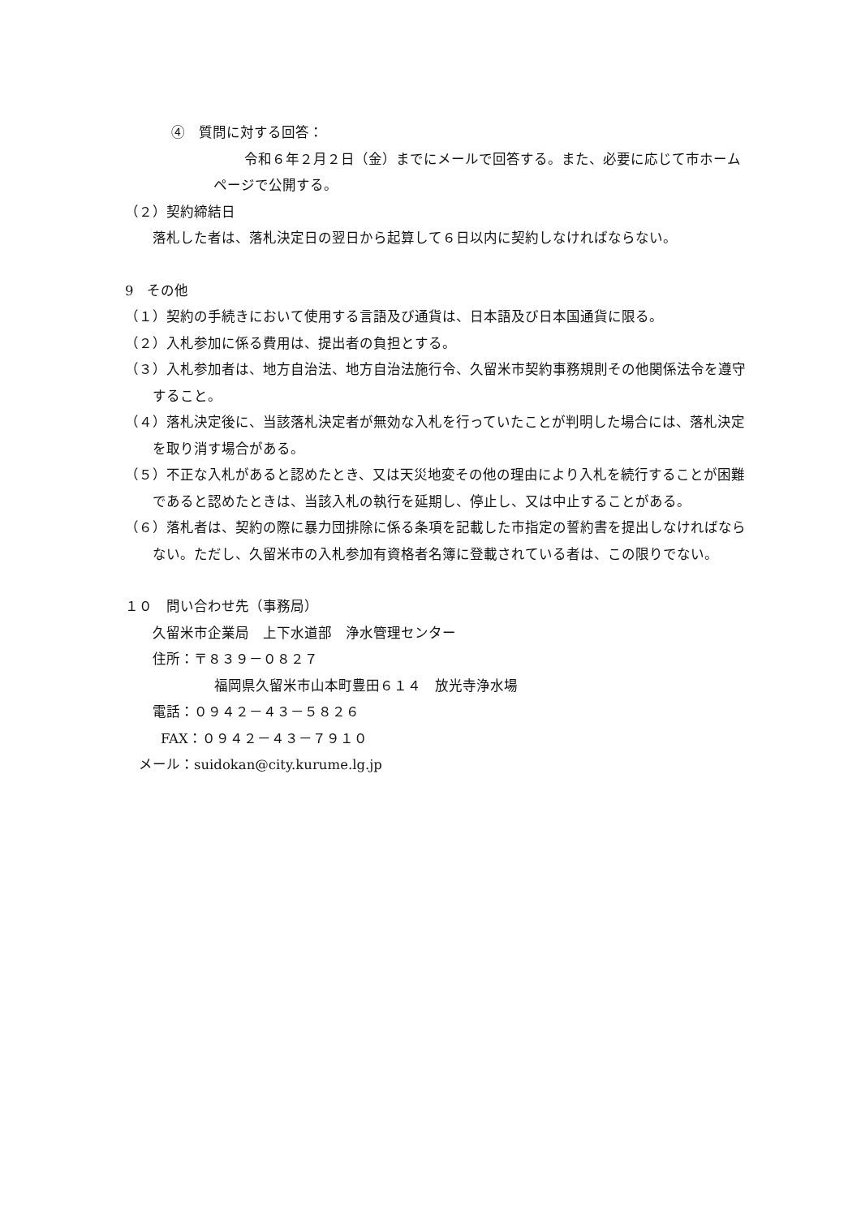④　質問に対する回答：
令和６年２月２日（金）までにメールで回答する。また、必要に応じて市ホームページで公開する。
（２）契約締結日
落札した者は、落札決定日の翌日から起算して６日以内に契約しなければならない。
9　その他
（１）契約の手続きにおいて使用する言語及び通貨は、日本語及び日本国通貨に限る。
（２）入札参加に係る費用は、提出者の負担とする。
（３）入札参加者は、地方自治法、地方自治法施行令、久留米市契約事務規則その他関係法令を遵守すること。
（４）落札決定後に、当該落札決定者が無効な入札を行っていたことが判明した場合には、落札決定を取り消す場合がある。
（５）不正な入札があると認めたとき、又は天災地変その他の理由により入札を続行することが困難であると認めたときは、当該入札の執行を延期し、停止し、又は中止することがある。
（６）落札者は、契約の際に暴力団排除に係る条項を記載した市指定の誓約書を提出しなければならない。ただし、久留米市の入札参加有資格者名簿に登載されている者は、この限りでない。
１０　問い合わせ先（事務局）
久留米市企業局　上下水道部　浄水管理センター
住所：〒８３９－０８２７
福岡県久留米市山本町豊田６１４　放光寺浄水場
電話：０９４２－４３－５８２６
FAX：０９４２－４３－７９１０
メール：suidokan@city.kurume.lg.jp